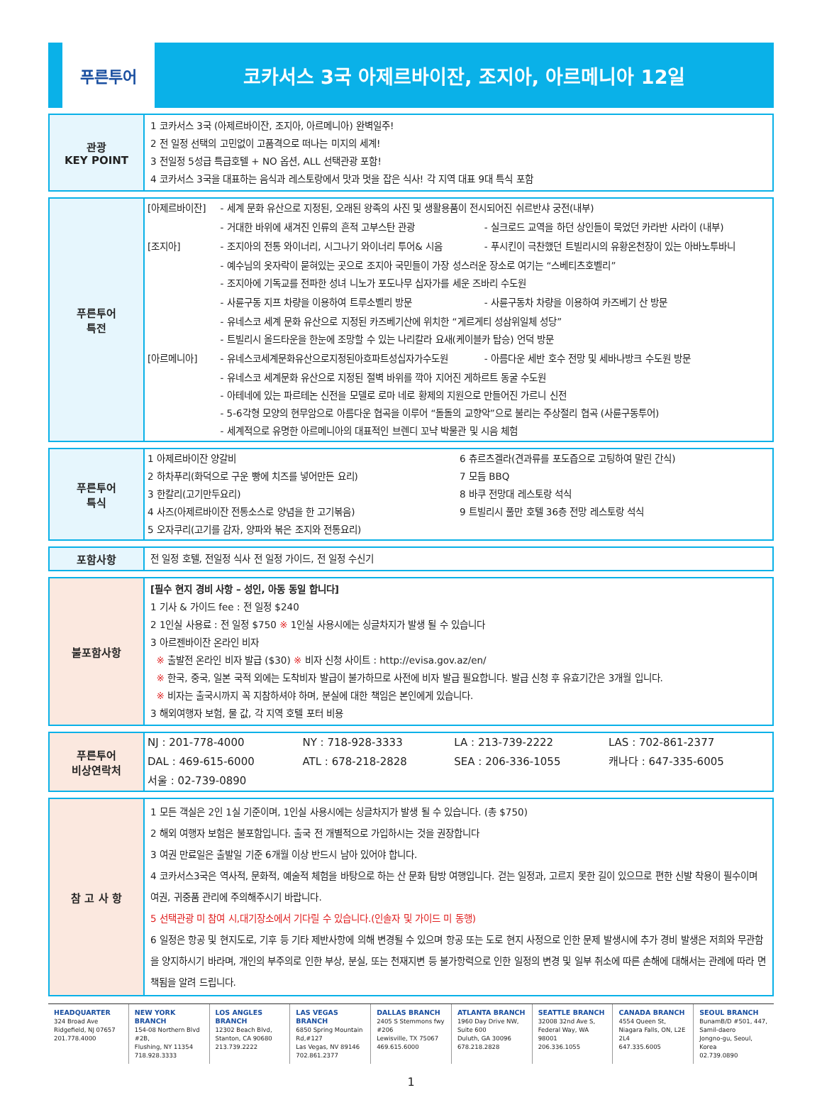푸른투어
코카서스 3국 아제르바이잔, 조지아, 아르메니아 12일
| 관광 KEY POINT | 1 코카서스 3국 (아제르바이잔, 조지아, 아르메니아) 완벽일주! 2 전 일정 선택의 고민없이 고품격으로 떠나는 미지의 세계! 3 전일정 5성급 특급호텔 + NO 옵션, ALL 선택관광 포함! 4 코카서스 3국을 대표하는 음식과 레스토랑에서 맛과 멋을 잡은 식사! 각 지역 대표 9대 특식 포함 |
| 푸른투어 특전 | / [아제르바이잔] / - 세계 문화 유산으로 지정된, 오래된 왕족의 사진 및 생활용품이 전시되어진 쉬르반샤 궁전(내부) / / / / - 거대한 바위에 새겨진 인류의 흔적 고부스탄 관광 / - 실크로드 교역을 하던 상인들이 묵었던 카라반 사라이 (내부) / / [조지아] / - 조지아의 전통 와이너리, 시그나기 와이너리 투어& 시음 / - 푸시킨이 극찬했던 트빌리시의 유황온천장이 있는 아바노투바니 / / / - 예수님의 옷자락이 묻혀있는 곳으로 조지아 국민들이 가장 성스러운 장소로 여기는 “스베티츠호벨리” - 조지아에 기독교를 전파한 성녀 니노가 포도나무 십자가를 세운 즈바리 수도원 / / / / - 사륜구동 지프 차량을 이용하여 트루소벨리 방문 / - 사륜구동차 차량을 이용하여 카즈베기 산 방문 / / / - 유네스코 세계 문화 유산으로 지정된 카즈베기산에 위치한 “게르게티 성삼위일체 성당” - 트빌리시 올드타운을 한눈에 조망할 수 있는 나리칼라 요새(케이블카 탑승) 언덕 방문 / / / [아르메니아] / - 유네스코세계문화유산으로지정된아흐파트성십자가수도원 / - 아름다운 세반 호수 전망 및 세바나방크 수도원 방문 / / / - 유네스코 세계문화 유산으로 지정된 절벽 바위를 깍아 지어진 게하르트 동굴 수도원 - 아테네에 있는 파르테논 신전을 모델로 로마 네로 황제의 지원으로 만들어진 가르니 신전 - 5-6각형 모양의 현무암으로 아름다운 협곡을 이루어 “돌돌의 교향악”으로 불리는 주상절리 협곡 (사륜구동투어) - 세계적으로 유명한 아르메니아의 대표적인 브렌디 꼬냑 박물관 및 시음 체험 / / |
| 푸른투어 특식 | / 1 아제르바이잔 양갈비 2 하차푸리(화덕으로 구운 빵에 치즈를 넣어만든 요리) 3 한칼리(고기만두요리) 4 사즈(아제르바이잔 전통소스로 양념을 한 고기볶음) 5 오자쿠리(고기를 감자, 양파와 볶은 조지와 전통요리) / 6 츄르츠겔라(견과류를 포도즙으로 고팅하여 말린 간식) 7 모듬 BBQ 8 바쿠 전망대 레스토랑 석식 9 트빌리시 풀만 호텔 36층 전망 레스토랑 석식 / |
| 포함사항 | 전 일정 호텔, 전일정 식사 전 일정 가이드, 전 일정 수신기 |
| 불포함사항 | [필수 현지 경비 사항 – 성인, 아동 동일 합니다] 1 기사 & 가이드 fee : 전 일정 $240 2 1인실 사용료 : 전 일정 $750 ※ 1인실 사용시에는 싱글차지가 발생 될 수 있습니다 3 아르젠바이잔 온라인 비자 ※ 출발전 온라인 비자 발급 ($30) ※ 비자 신청 사이트 : http://evisa.gov.az/en/ ※ 한국, 중국, 일본 국적 외에는 도착비자 발급이 불가하므로 사전에 비자 발급 필요합니다. 발급 신청 후 유효기간은 3개월 입니다. ※ 비자는 출국시까지 꼭 지참하셔야 하며, 분실에 대한 책임은 본인에게 있습니다. 3 해외여행자 보험, 물 값, 각 지역 호텔 포터 비용 |
| 푸른투어 비상연락처 | / NJ : 201-778-4000 / NY : 718-928-3333 / LA : 213-739-2222 / LAS : 702-861-2377 / / DAL : 469-615-6000 / ATL : 678-218-2828 / SEA : 206-336-1055 / 캐나다 : 647-335-6005 / / 서울 : 02-739-0890 / / / / |
| 참 고 사 항 | 1 모든 객실은 2인 1실 기준이며, 1인실 사용시에는 싱글차지가 발생 될 수 있습니다. (총 $750) 2 해외 여행자 보험은 불포함입니다. 출국 전 개별적으로 가입하시는 것을 권장합니다 3 여권 만료일은 출발일 기준 6개월 이상 반드시 남아 있어야 합니다. 4 코카서스3국은 역사적, 문화적, 예술적 체험을 바탕으로 하는 산 문화 탐방 여행입니다. 걷는 일정과, 고르지 못한 길이 있으므로 편한 신발 착용이 필수이며 여권, 귀중품 관리에 주의해주시기 바랍니다. 5 선택관광 미 참여 시,대기장소에서 기다릴 수 있습니다.(인솔자 및 가이드 미 동행) 6 일정은 항공 및 현지도로, 기후 등 기타 제반사항에 의해 변경될 수 있으며 항공 또는 도로 현지 사정으로 인한 문제 발생시에 추가 경비 발생은 저희와 무관함을 양지하시기 바라며, 개인의 부주의로 인한 부상, 분실, 또는 천재지변 등 불가항력으로 인한 일정의 변경 및 일부 취소에 따른 손해에 대해서는 관례에 따라 면책됨을 알려 드립니다. |
HEADQUARTER
324 Broad Ave
Ridgefield, NJ 07657
201.778.4000
NEW YORK BRANCH
154-08 Northern Blvd #2B,
Flushing, NY 11354
718.928.3333
LOS ANGLES BRANCH
12302 Beach Blvd,
Stanton, CA 90680
213.739.2222
LAS VEGAS BRANCH
6850 Spring Mountain Rd,#127
Las Vegas, NV 89146
702.861.2377
DALLAS BRANCH
2405 S Stemmons fwy #206
Lewisville, TX 75067
469.615.6000
ATLANTA BRANCH
1960 Day Drive NW, Suite 600
Duluth, GA 30096
678.218.2828
SEATTLE BRANCH
32008 32nd Ave S,
Federal Way, WA 98001
206.336.1055
CANADA BRANCH
4554 Queen St,
Niagara Falls, ON, L2E 2L4
647.335.6005
SEOUL BRANCH
BunamB/D #501, 447, Samil-daero
Jongno-gu, Seoul, Korea
02.739.0890
1